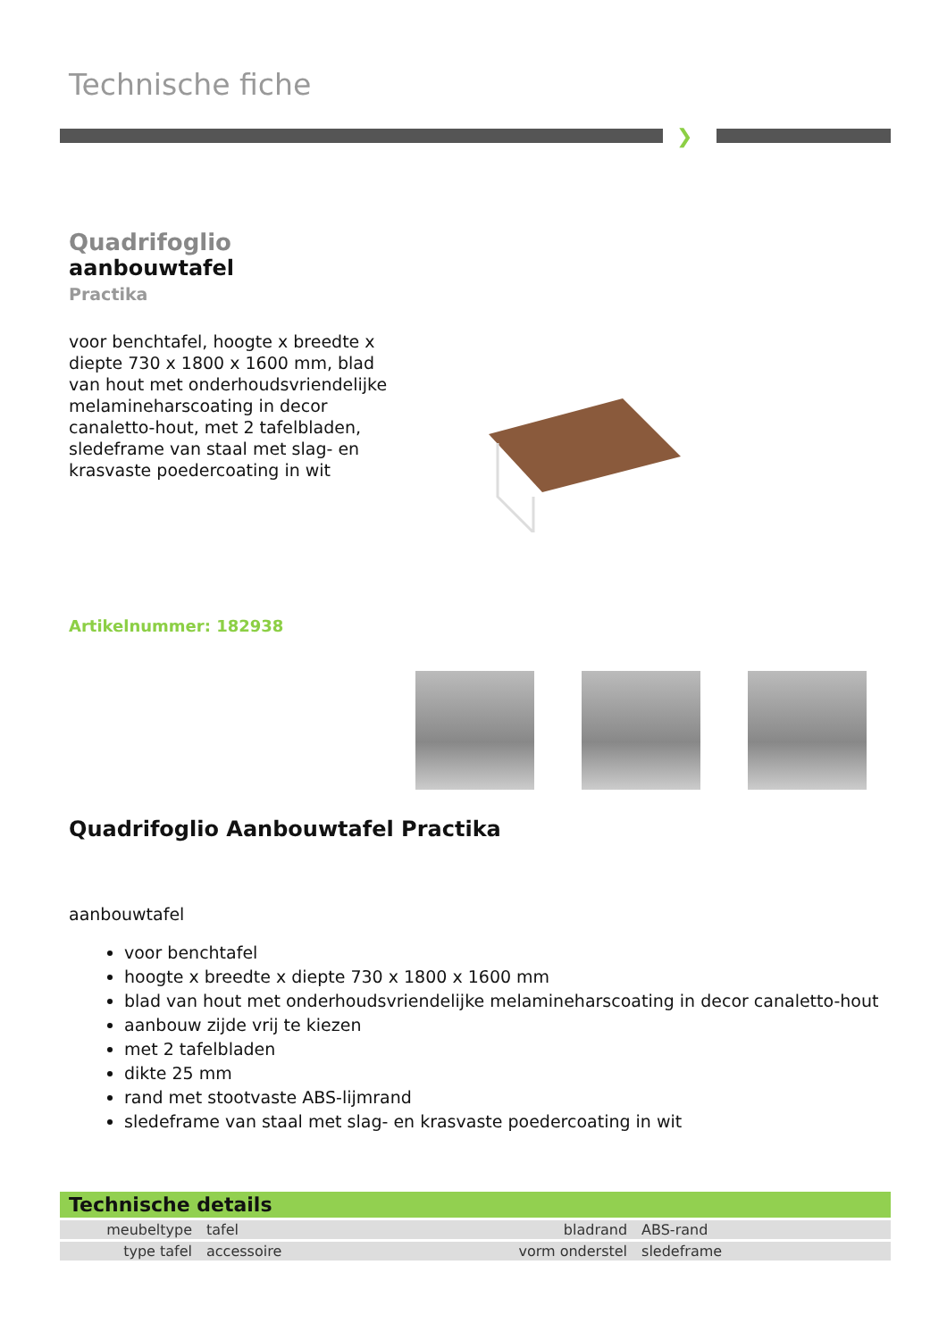Technische fiche
❯
Quadrifoglio
aanbouwtafel
Practika
voor benchtafel, hoogte x breedte x diepte 730 x 1800 x 1600 mm, blad van hout met onderhoudsvriendelijke melamineharscoating in decor canaletto-hout, met 2 tafelbladen, sledeframe van staal met slag- en krasvaste poedercoating in wit
Artikelnummer: 182938
Quadrifoglio Aanbouwtafel Practika
aanbouwtafel
voor benchtafel
hoogte x breedte x diepte 730 x 1800 x 1600 mm
blad van hout met onderhoudsvriendelijke melamineharscoating in decor canaletto-hout
aanbouw zijde vrij te kiezen
met 2 tafelbladen
dikte 25 mm
rand met stootvaste ABS-lijmrand
sledeframe van staal met slag- en krasvaste poedercoating in wit
Technische details
| meubeltype | tafel | bladrand | ABS-rand |
| type tafel | accessoire | vorm onderstel | sledeframe |